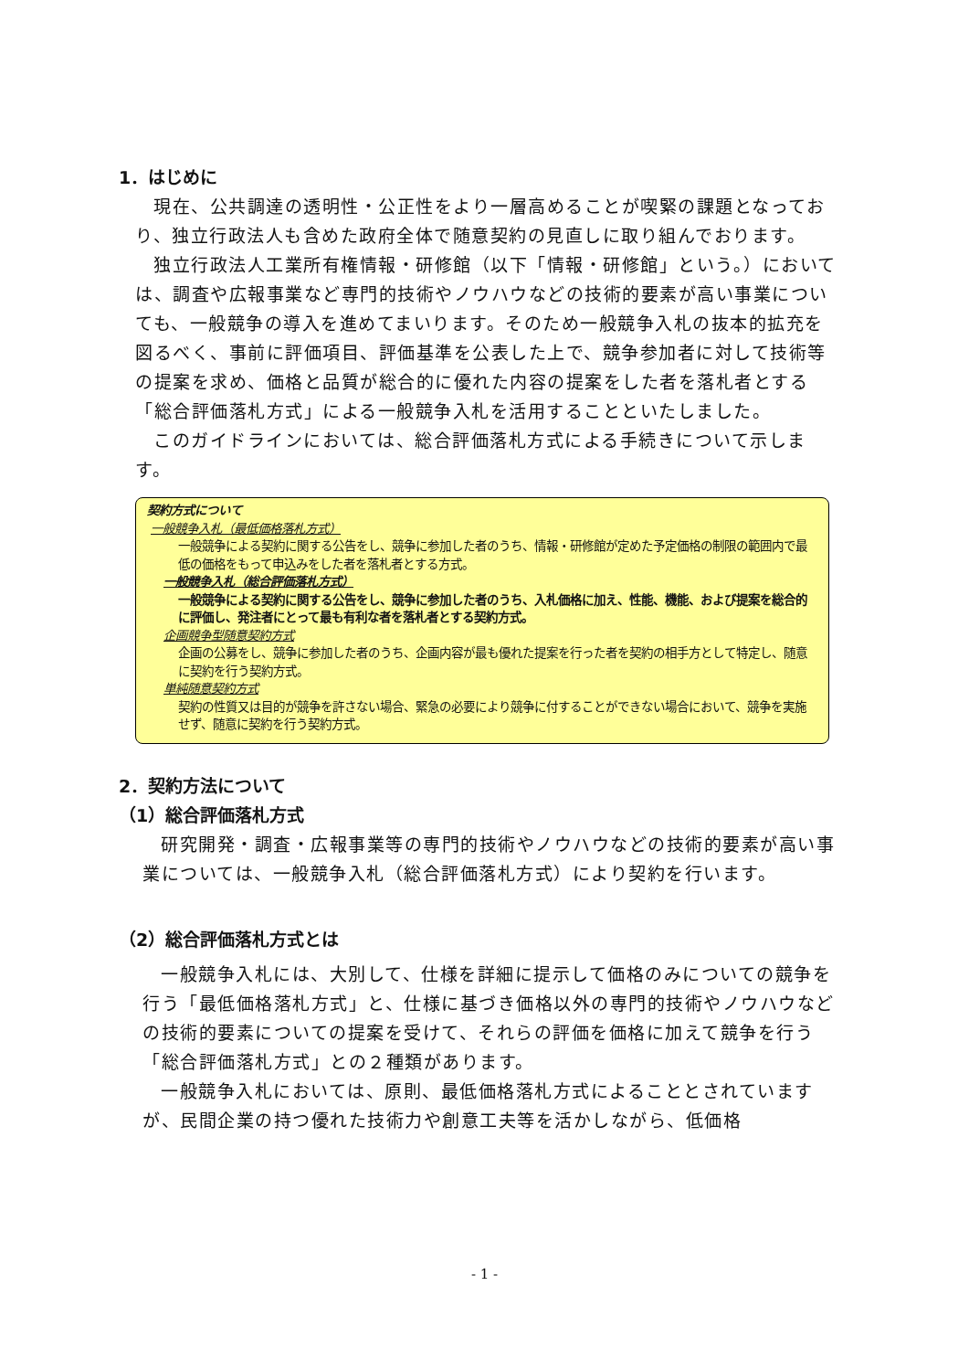1．はじめに
現在、公共調達の透明性・公正性をより一層高めることが喫緊の課題となっており、独立行政法人も含めた政府全体で随意契約の見直しに取り組んでおります。
独立行政法人工業所有権情報・研修館（以下「情報・研修館」という。）においては、調査や広報事業など専門的技術やノウハウなどの技術的要素が高い事業についても、一般競争の導入を進めてまいります。そのため一般競争入札の抜本的拡充を図るべく、事前に評価項目、評価基準を公表した上で、競争参加者に対して技術等の提案を求め、価格と品質が総合的に優れた内容の提案をした者を落札者とする「総合評価落札方式」による一般競争入札を活用することといたしました。
このガイドラインにおいては、総合評価落札方式による手続きについて示します。
契約方式について
一般競争入札（最低価格落札方式）
一般競争による契約に関する公告をし、競争に参加した者のうち、情報・研修館が定めた予定価格の制限の範囲内で最低の価格をもって申込みをした者を落札者とする方式。
一般競争入札（総合評価落札方式）
一般競争による契約に関する公告をし、競争に参加した者のうち、入札価格に加え、性能、機能、および提案を総合的に評価し、発注者にとって最も有利な者を落札者とする契約方式。
企画競争型随意契約方式
企画の公募をし、競争に参加した者のうち、企画内容が最も優れた提案を行った者を契約の相手方として特定し、随意に契約を行う契約方式。
単純随意契約方式
契約の性質又は目的が競争を許さない場合、緊急の必要により競争に付することができない場合において、競争を実施せず、随意に契約を行う契約方式。
2．契約方法について
（1）総合評価落札方式
研究開発・調査・広報事業等の専門的技術やノウハウなどの技術的要素が高い事業については、一般競争入札（総合評価落札方式）により契約を行います。
（2）総合評価落札方式とは
一般競争入札には、大別して、仕様を詳細に提示して価格のみについての競争を行う「最低価格落札方式」と、仕様に基づき価格以外の専門的技術やノウハウなどの技術的要素についての提案を受けて、それらの評価を価格に加えて競争を行う「総合評価落札方式」との２種類があります。
一般競争入札においては、原則、最低価格落札方式によることとされていますが、民間企業の持つ優れた技術力や創意工夫等を活かしながら、低価格
- 1 -